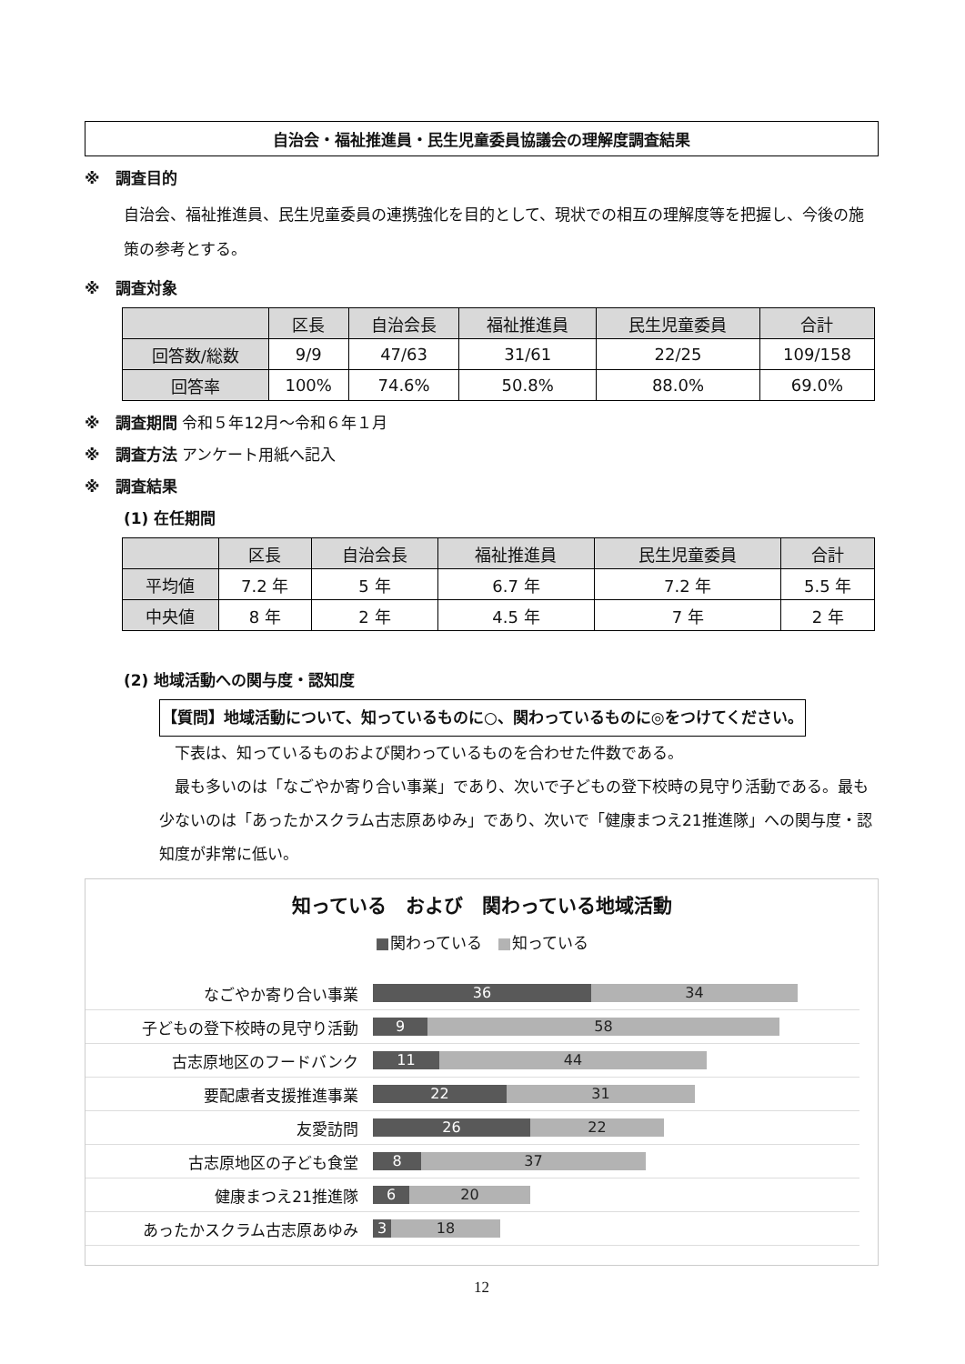自治会・福祉推進員・民生児童委員協議会の理解度調査結果
※　調査目的
自治会、福祉推進員、民生児童委員の連携強化を目的として、現状での相互の理解度等を把握し、今後の施策の参考とする。
※　調査対象
| | 区長 | 自治会長 | 福祉推進員 | 民生児童委員 | 合計 |
| --- | --- | --- | --- | --- | --- |
| 回答数/総数 | 9/9 | 47/63 | 31/61 | 22/25 | 109/158 |
| 回答率 | 100% | 74.6% | 50.8% | 88.0% | 69.0% |
※　調査期間 令和５年12月～令和６年１月
※　調査方法 アンケート用紙へ記入
※　調査結果
(1) 在任期間
| | 区長 | 自治会長 | 福祉推進員 | 民生児童委員 | 合計 |
| --- | --- | --- | --- | --- | --- |
| 平均値 | 7.2 年 | 5 年 | 6.7 年 | 7.2 年 | 5.5 年 |
| 中央値 | 8 年 | 2 年 | 4.5 年 | 7 年 | 2 年 |
(2) 地域活動への関与度・認知度
【質問】地域活動について、知っているものに○、関わっているものに◎をつけてください。
　下表は、知っているものおよび関わっているものを合わせた件数である。
　最も多いのは「なごやか寄り合い事業」であり、次いで子どもの登下校時の見守り活動である。最も少ないのは「あったかスクラム古志原あゆみ」であり、次いで「健康まつえ21推進隊」への関与度・認知度が非常に低い。
知っている　および　関わっている地域活動
■関わっている　■知っている
なごやか寄り合い事業
36 34
子どもの登下校時の見守り活動
9 58
古志原地区のフードバンク
11 44
要配慮者支援推進事業
22 31
友愛訪問
26 22
古志原地区の子ども食堂
8 37
健康まつえ21推進隊
6 20
あったかスクラム古志原あゆみ
3 18
12